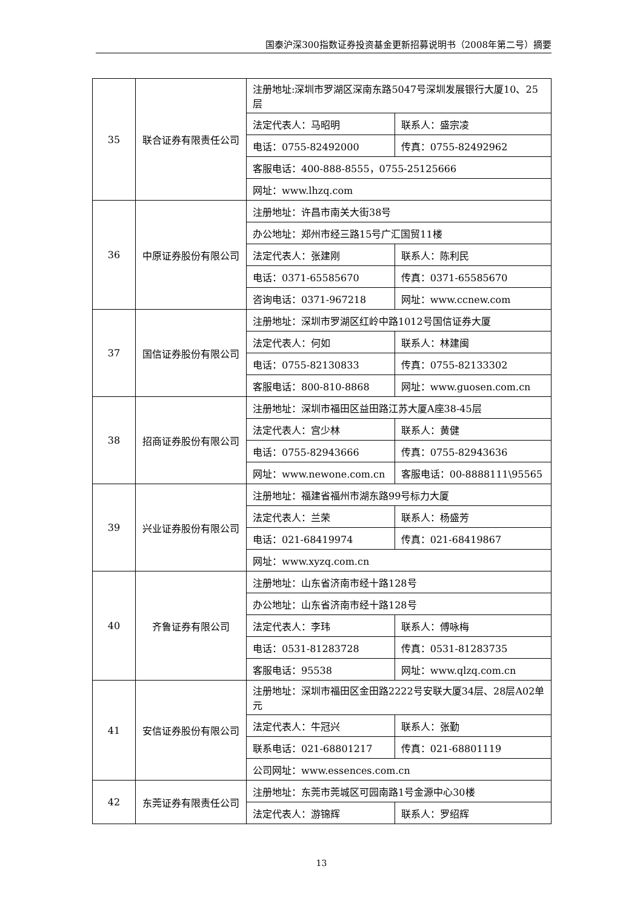国泰沪深300指数证券投资基金更新招募说明书（2008年第二号）摘要
| 35 | 联合证券有限责任公司 | 注册地址:深圳市罗湖区深南东路5047号深圳发展银行大厦10、25层 | |
| | | 法定代表人：马昭明 | 联系人：盛宗凌 |
| | | 电话：0755-82492000 | 传真：0755-82492962 |
| | | 客服电话：400-888-8555，0755-25125666 | |
| | | 网址：www.lhzq.com | |
| 36 | 中原证券股份有限公司 | 注册地址：许昌市南关大街38号 | |
| | | 办公地址：郑州市经三路15号广汇国贸11楼 | |
| | | 法定代表人：张建刚 | 联系人：陈利民 |
| | | 电话：0371-65585670 | 传真：0371-65585670 |
| | | 咨询电话：0371-967218 | 网址：www.ccnew.com |
| 37 | 国信证券股份有限公司 | 注册地址：深圳市罗湖区红岭中路1012号国信证券大厦 | |
| | | 法定代表人：何如 | 联系人：林建闽 |
| | | 电话：0755-82130833 | 传真：0755-82133302 |
| | | 客服电话：800-810-8868 | 网址：www.guosen.com.cn |
| 38 | 招商证券股份有限公司 | 注册地址：深圳市福田区益田路江苏大厦A座38-45层 | |
| | | 法定代表人：宫少林 | 联系人：黄健 |
| | | 电话：0755-82943666 | 传真：0755-82943636 |
| | | 网址：www.newone.com.cn | 客服电话：00-8888111\95565 |
| 39 | 兴业证券股份有限公司 | 注册地址：福建省福州市湖东路99号标力大厦 | |
| | | 法定代表人：兰荣 | 联系人：杨盛芳 |
| | | 电话：021-68419974 | 传真：021-68419867 |
| | | 网址：www.xyzq.com.cn | |
| 40 | 齐鲁证券有限公司 | 注册地址：山东省济南市经十路128号 | |
| | | 办公地址：山东省济南市经十路128号 | |
| | | 法定代表人：李玮 | 联系人：傅咏梅 |
| | | 电话：0531-81283728 | 传真：0531-81283735 |
| | | 客服电话：95538 | 网址：www.qlzq.com.cn |
| 41 | 安信证券股份有限公司 | 注册地址：深圳市福田区金田路2222号安联大厦34层、28层A02单元 | |
| | | 法定代表人：牛冠兴 | 联系人：张勤 |
| | | 联系电话：021-68801217 | 传真：021-68801119 |
| | | 公司网址：www.essences.com.cn | |
| 42 | 东莞证券有限责任公司 | 注册地址：东莞市莞城区可园南路1号金源中心30楼 | |
| | | 法定代表人：游锦辉 | 联系人：罗绍辉 |
13